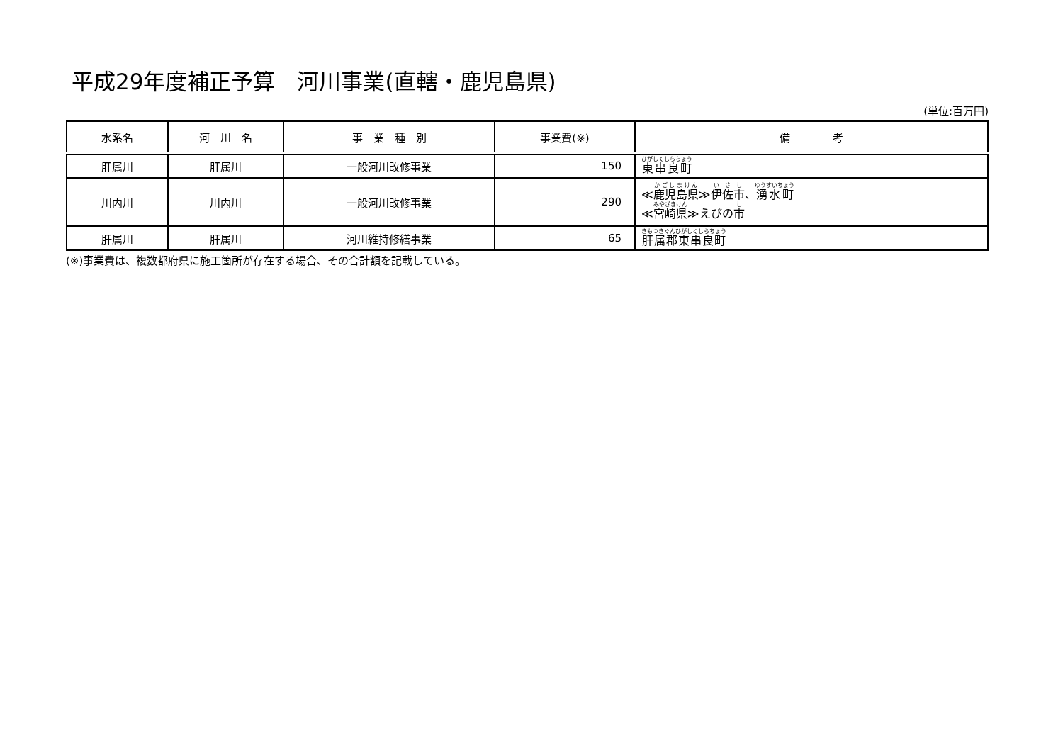平成29年度補正予算　河川事業(直轄・鹿児島県)
(単位:百万円)
| 水系名 | 河 川 名 | 事 業 種 別 | 事業費(※) | 備 考 |
| --- | --- | --- | --- | --- |
| 肝属川 | 肝属川 | 一般河川改修事業 | 150 | 東串良町 |
| 川内川 | 川内川 | 一般河川改修事業 | 290 | ≪ 鹿児島県 ≫ 伊佐市 、 湧水町 ≪ 宮崎県 ≫えびの 市 |
| 肝属川 | 肝属川 | 河川維持修繕事業 | 65 | 肝属郡東串良町 |
(※)事業費は、複数都府県に施工箇所が存在する場合、その合計額を記載している。